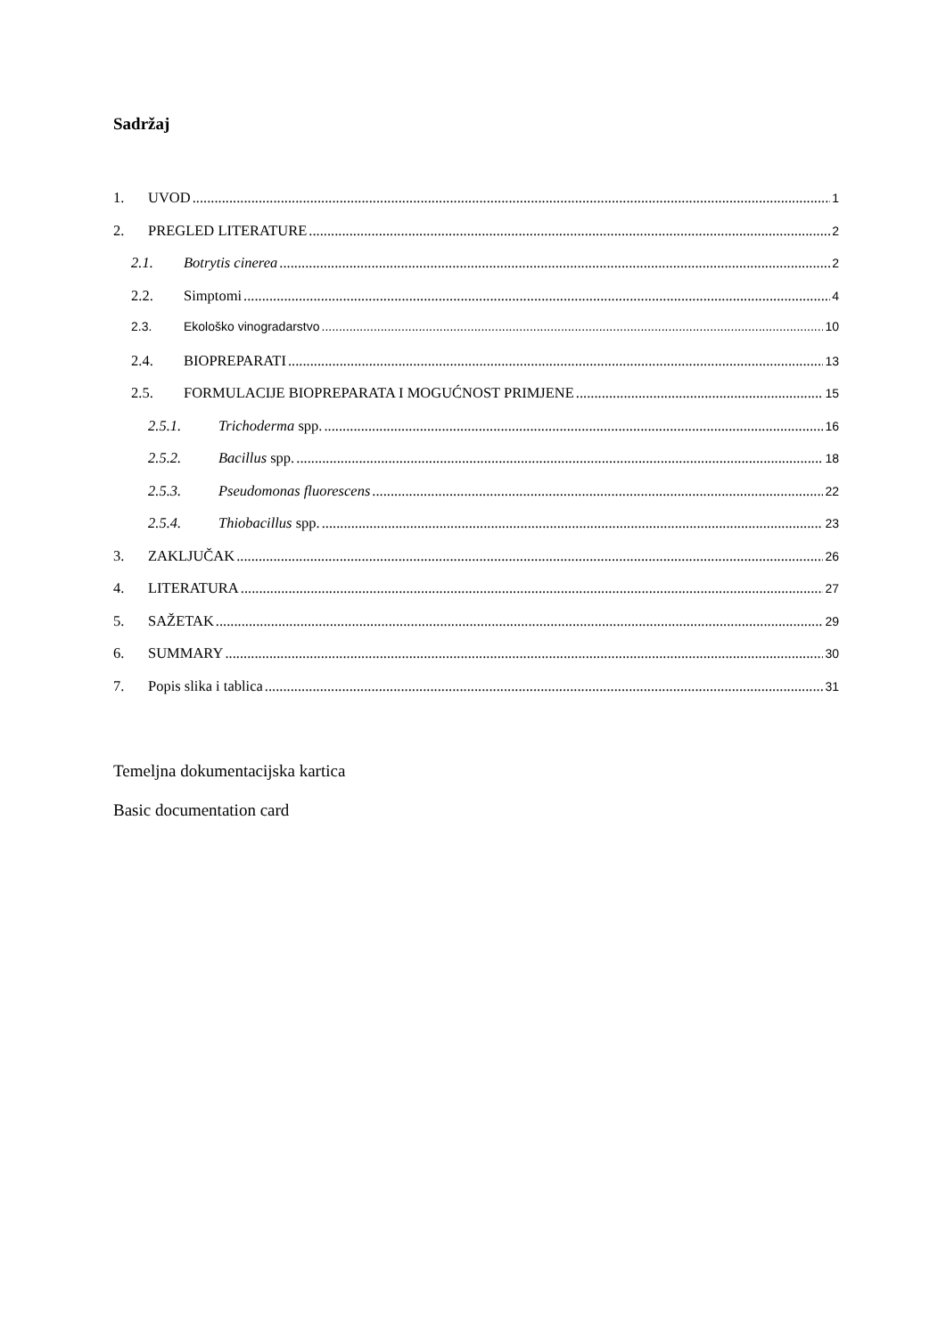Sadržaj
1. UVOD 1
2. PREGLED LITERATURE 2
2.1. Botrytis cinerea 2
2.2. Simptomi 4
2.3. Ekološko vinogradarstvo 10
2.4. BIOPREPARATI 13
2.5. FORMULACIJE BIOPREPARATA I MOGUĆNOST PRIMJENE 15
2.5.1. Trichoderma spp. 16
2.5.2. Bacillus spp. 18
2.5.3. Pseudomonas fluorescens 22
2.5.4. Thiobacillus spp. 23
3. ZAKLJUČAK 26
4. LITERATURA 27
5. SAŽETAK 29
6. SUMMARY 30
7. Popis slika i tablica 31
Temeljna dokumentacijska kartica
Basic documentation card